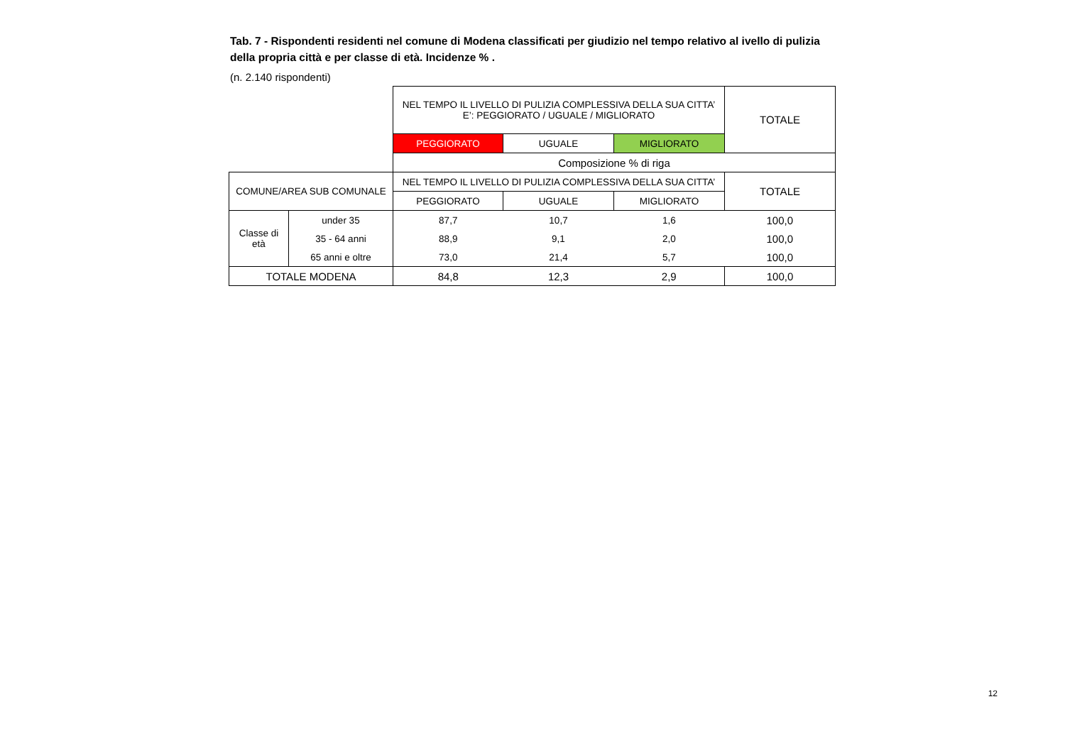Tab. 7 - Rispondenti residenti nel comune di Modena classificati per giudizio nel tempo relativo al ivello di pulizia della propria città e per classe di età. Incidenze % .
(n. 2.140 rispondenti)
| | | NEL TEMPO IL LIVELLO DI PULIZIA COMPLESSIVA DELLA SUA CITTA’ E’: PEGGIORATO / UGUALE / MIGLIORATO | | | TOTALE |
| | | PEGGIORATO | UGUALE | MIGLIORATO | |
| | | Composizione % di riga | | | |
| COMUNE/AREA SUB COMUNALE | | NEL TEMPO IL LIVELLO DI PULIZIA COMPLESSIVA DELLA SUA CITTA’ | | | TOTALE |
| | | PEGGIORATO | UGUALE | MIGLIORATO | |
| Classe di età | under 35 | 87,7 | 10,7 | 1,6 | 100,0 |
| | 35 - 64 anni | 88,9 | 9,1 | 2,0 | 100,0 |
| | 65 anni e oltre | 73,0 | 21,4 | 5,7 | 100,0 |
| TOTALE MODENA | | 84,8 | 12,3 | 2,9 | 100,0 |
12